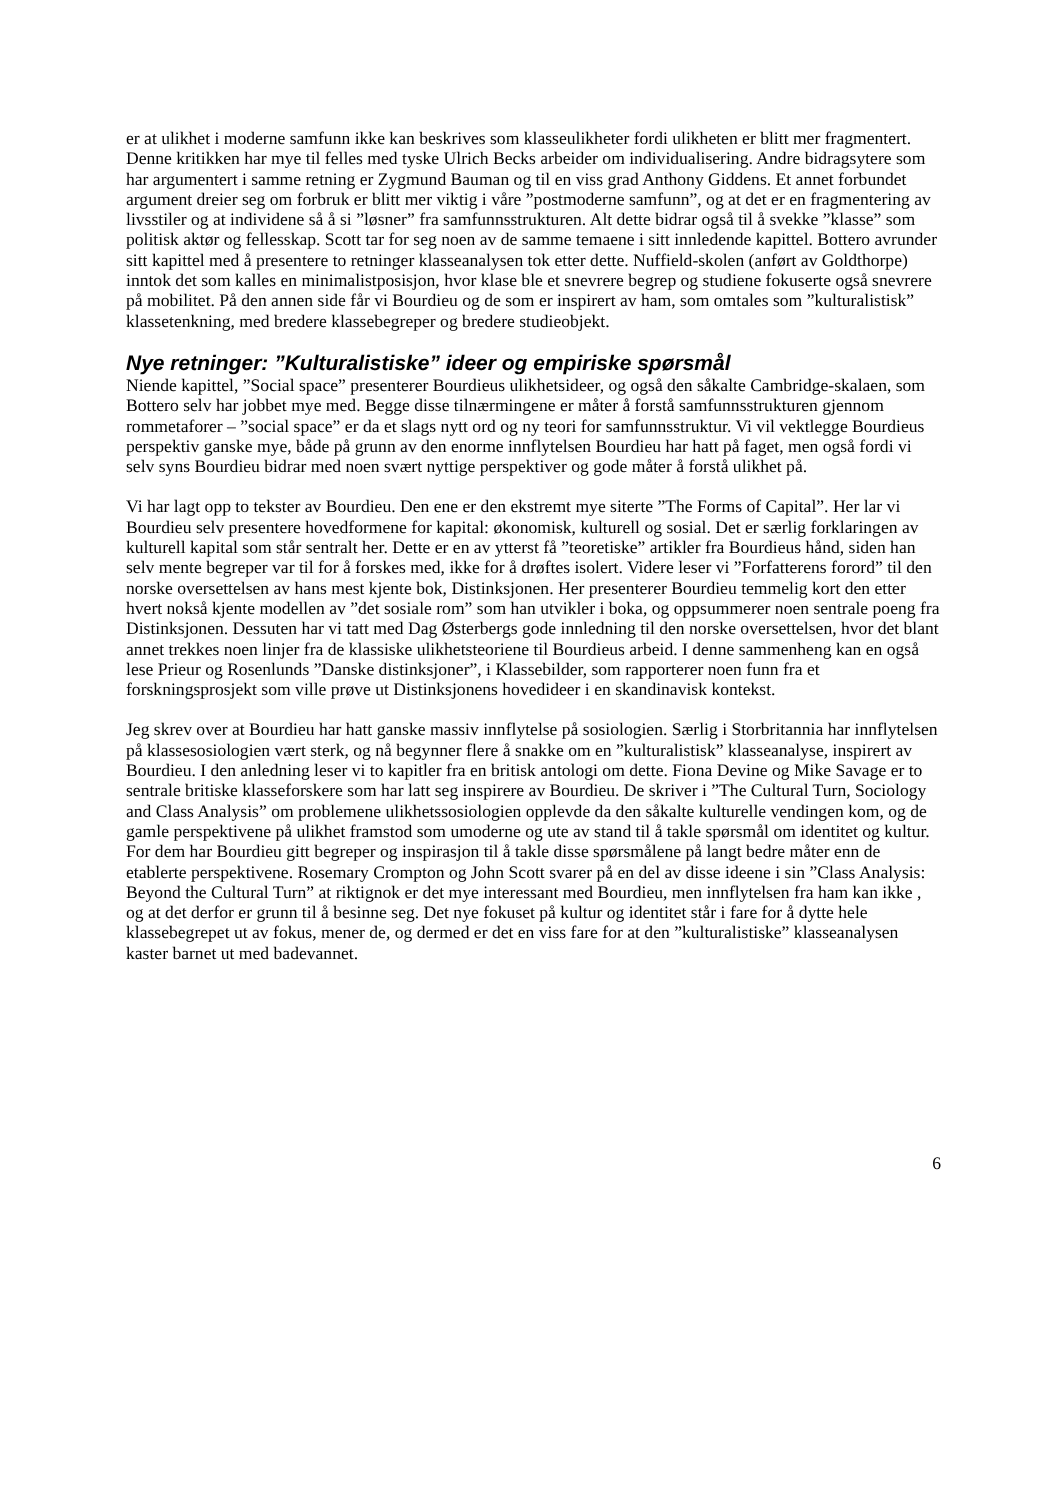er at ulikhet i moderne samfunn ikke kan beskrives som klasseulikheter fordi ulikheten er blitt mer fragmentert. Denne kritikken har mye til felles med tyske Ulrich Becks arbeider om individualisering. Andre bidragsytere som har argumentert i samme retning er Zygmund Bauman og til en viss grad Anthony Giddens. Et annet forbundet argument dreier seg om forbruk er blitt mer viktig i våre ”postmoderne samfunn”, og at det er en fragmentering av livsstiler og at individene så å si ”løsner” fra samfunnsstrukturen. Alt dette bidrar også til å svekke ”klasse” som politisk aktør og fellesskap. Scott tar for seg noen av de samme temaene i sitt innledende kapittel. Bottero avrunder sitt kapittel med å presentere to retninger klasseanalysen tok etter dette. Nuffield-skolen (anført av Goldthorpe) inntok det som kalles en minimalistposisjon, hvor klase ble et snevrere begrep og studiene fokuserte også snevrere på mobilitet. På den annen side får vi Bourdieu og de som er inspirert av ham, som omtales som ”kulturalistisk” klassetenkning, med bredere klassebegreper og bredere studieobjekt.
Nye retninger: ”Kulturalistiske” ideer og empiriske spørsmål
Niende kapittel, ”Social space” presenterer Bourdieus ulikhetsideer, og også den såkalte Cambridge-skalaen, som Bottero selv har jobbet mye med. Begge disse tilnærmingene er måter å forstå samfunnsstrukturen gjennom rommetaforer – ”social space” er da et slags nytt ord og ny teori for samfunnsstruktur. Vi vil vektlegge Bourdieus perspektiv ganske mye, både på grunn av den enorme innflytelsen Bourdieu har hatt på faget, men også fordi vi selv syns Bourdieu bidrar med noen svært nyttige perspektiver og gode måter å forstå ulikhet på.
Vi har lagt opp to tekster av Bourdieu. Den ene er den ekstremt mye siterte ”The Forms of Capital”. Her lar vi Bourdieu selv presentere hovedformene for kapital: økonomisk, kulturell og sosial. Det er særlig forklaringen av kulturell kapital som står sentralt her. Dette er en av ytterst få ”teoretiske” artikler fra Bourdieus hånd, siden han selv mente begreper var til for å forskes med, ikke for å drøftes isolert. Videre leser vi ”Forfatterens forord” til den norske oversettelsen av hans mest kjente bok, Distinksjonen. Her presenterer Bourdieu temmelig kort den etter hvert nokså kjente modellen av ”det sosiale rom” som han utvikler i boka, og oppsummerer noen sentrale poeng fra Distinksjonen. Dessuten har vi tatt med Dag Østerbergs gode innledning til den norske oversettelsen, hvor det blant annet trekkes noen linjer fra de klassiske ulikhetsteoriene til Bourdieus arbeid. I denne sammenheng kan en også lese Prieur og Rosenlunds ”Danske distinksjoner”, i Klassebilder, som rapporterer noen funn fra et forskningsprosjekt som ville prøve ut Distinksjonens hovedideer i en skandinavisk kontekst.
Jeg skrev over at Bourdieu har hatt ganske massiv innflytelse på sosiologien. Særlig i Storbritannia har innflytelsen på klassesosiologien vært sterk, og nå begynner flere å snakke om en ”kulturalistisk” klasseanalyse, inspirert av Bourdieu. I den anledning leser vi to kapitler fra en britisk antologi om dette. Fiona Devine og Mike Savage er to sentrale britiske klasseforskere som har latt seg inspirere av Bourdieu. De skriver i ”The Cultural Turn, Sociology and Class Analysis” om problemene ulikhetssosiologien opplevde da den såkalte kulturelle vendingen kom, og de gamle perspektivene på ulikhet framstod som umoderne og ute av stand til å takle spørsmål om identitet og kultur. For dem har Bourdieu gitt begreper og inspirasjon til å takle disse spørsmålene på langt bedre måter enn de etablerte perspektivene. Rosemary Crompton og John Scott svarer på en del av disse ideene i sin ”Class Analysis: Beyond the Cultural Turn” at riktignok er det mye interessant med Bourdieu, men innflytelsen fra ham kan ikke , og at det derfor er grunn til å besinne seg. Det nye fokuset på kultur og identitet står i fare for å dytte hele klassebegrepet ut av fokus, mener de, og dermed er det en viss fare for at den ”kulturalistiske” klasseanalysen kaster barnet ut med badevannet.
6